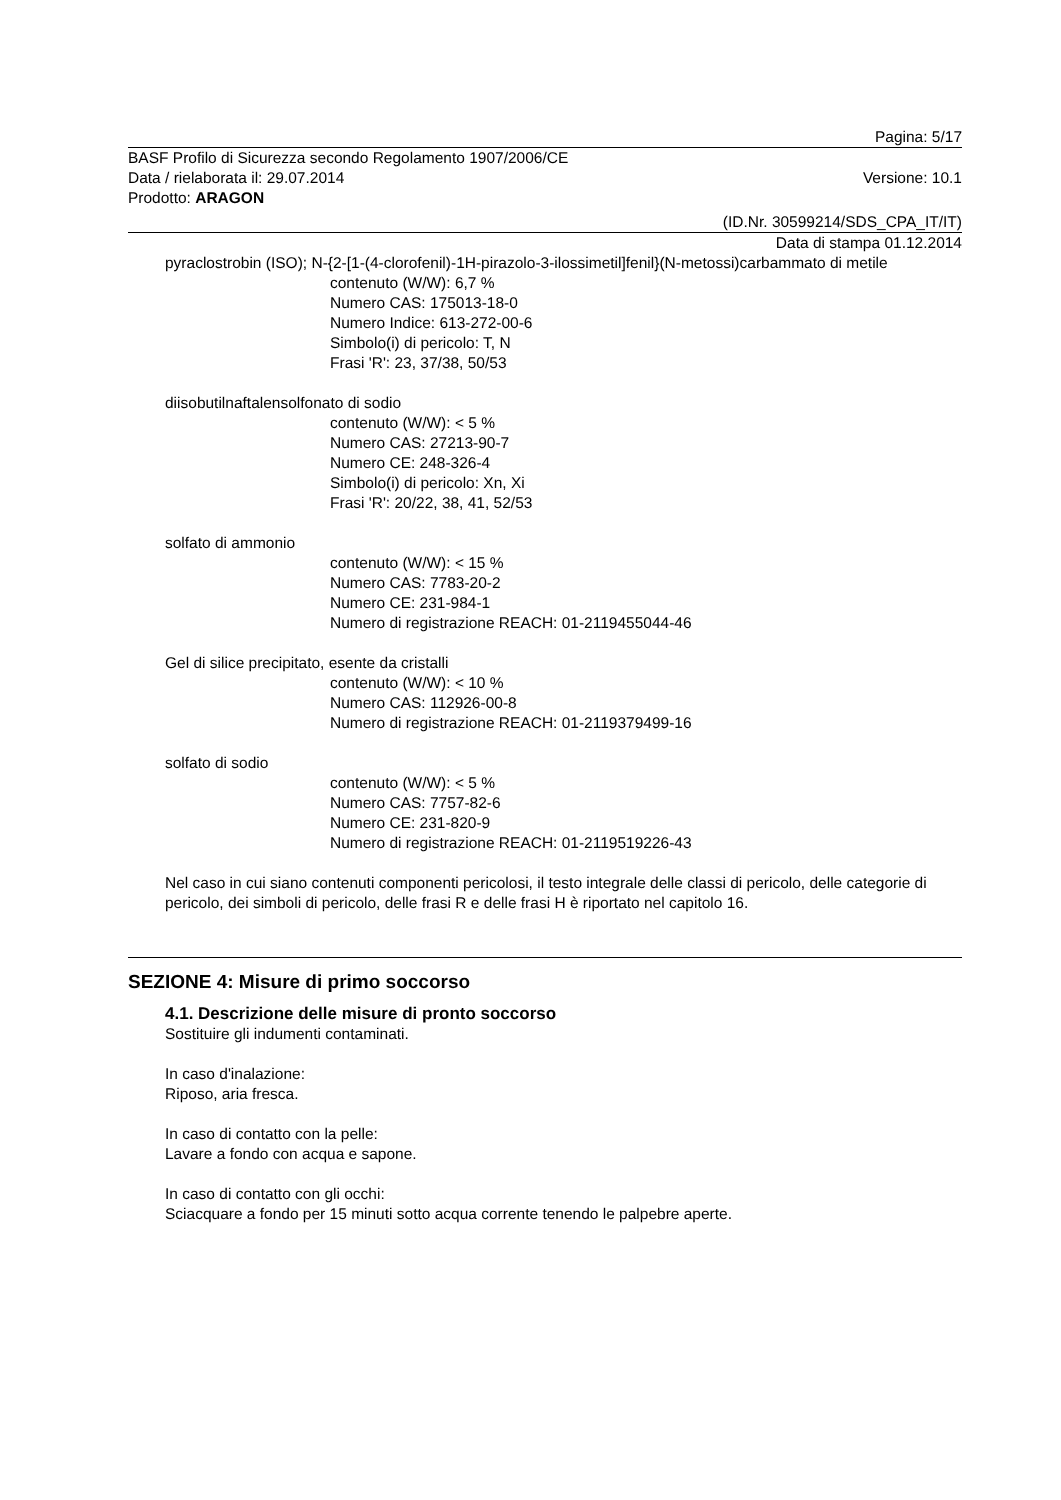Pagina: 5/17
BASF Profilo di Sicurezza secondo Regolamento 1907/2006/CE
Data / rielaborata il: 29.07.2014 Versione: 10.1
Prodotto: ARAGON
(ID.Nr. 30599214/SDS_CPA_IT/IT)
Data di stampa 01.12.2014
pyraclostrobin (ISO); N-{2-[1-(4-clorofenil)-1H-pirazolo-3-ilossimetil]fenil}(N-metossi)carbammato di metile
contenuto (W/W): 6,7 %
Numero CAS: 175013-18-0
Numero Indice: 613-272-00-6
Simbolo(i) di pericolo: T, N
Frasi 'R': 23, 37/38, 50/53
diisobutilnaftalensolfonato di sodio
contenuto (W/W): < 5 %
Numero CAS: 27213-90-7
Numero CE: 248-326-4
Simbolo(i) di pericolo: Xn, Xi
Frasi 'R': 20/22, 38, 41, 52/53
solfato di ammonio
contenuto (W/W): < 15 %
Numero CAS: 7783-20-2
Numero CE: 231-984-1
Numero di registrazione REACH: 01-2119455044-46
Gel di silice precipitato, esente da cristalli
contenuto (W/W): < 10 %
Numero CAS: 112926-00-8
Numero di registrazione REACH: 01-2119379499-16
solfato di sodio
contenuto (W/W): < 5 %
Numero CAS: 7757-82-6
Numero CE: 231-820-9
Numero di registrazione REACH: 01-2119519226-43
Nel caso in cui siano contenuti componenti pericolosi, il testo integrale delle classi di pericolo, delle categorie di pericolo, dei simboli di pericolo, delle frasi R e delle frasi H è riportato nel capitolo 16.
SEZIONE 4: Misure di primo soccorso
4.1. Descrizione delle misure di pronto soccorso
Sostituire gli indumenti contaminati.
In caso d'inalazione:
Riposo, aria fresca.
In caso di contatto con la pelle:
Lavare a fondo con acqua e sapone.
In caso di contatto con gli occhi:
Sciacquare a fondo per 15 minuti sotto acqua corrente tenendo le palpebre aperte.